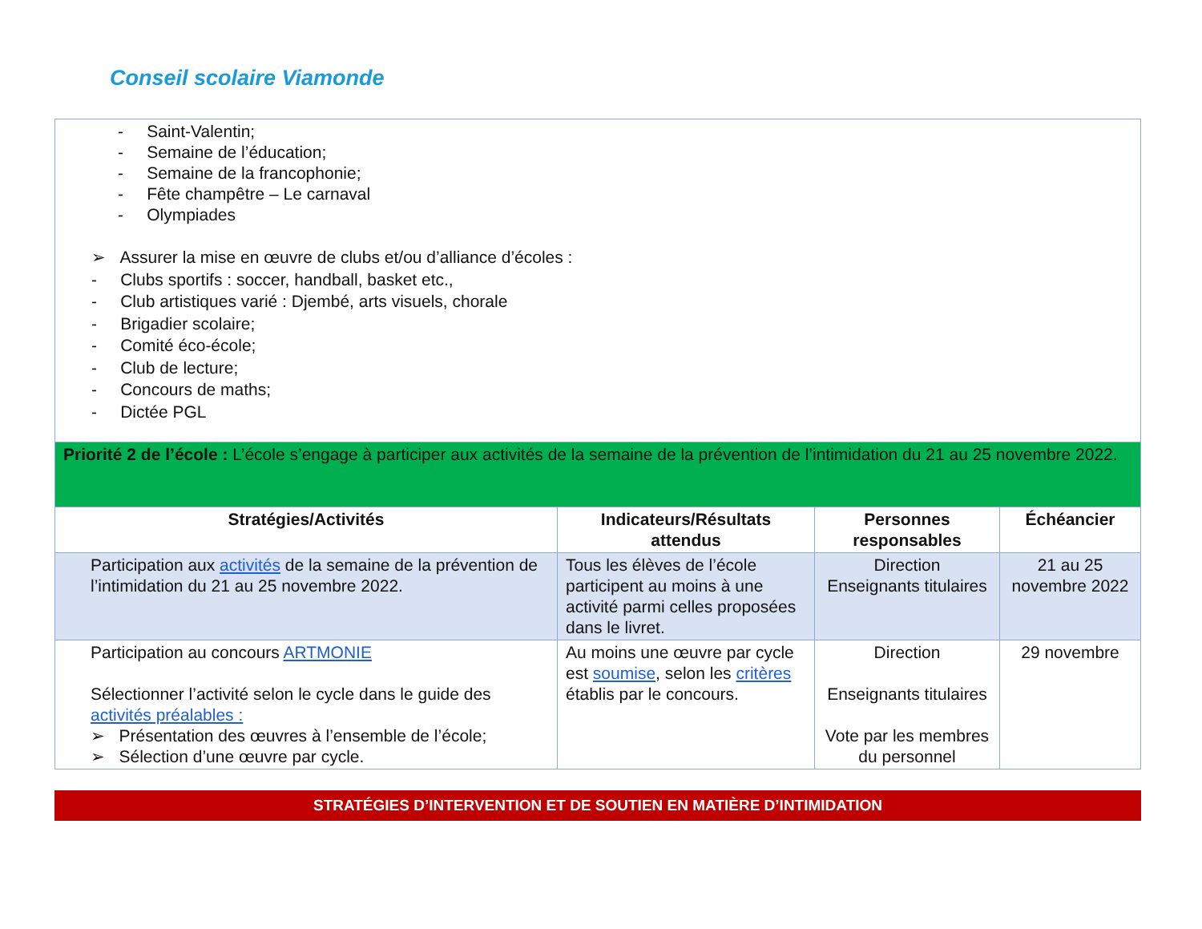Conseil scolaire Viamonde
| - Saint-Valentin; - Semaine de l’éducation; - Semaine de la francophonie; - Fête champêtre – Le carnaval - Olympiades ➢ Assurer la mise en œuvre de clubs et/ou d’alliance d’écoles : - Clubs sportifs : soccer, handball, basket etc., - Club artistiques varié : Djembé, arts visuels, chorale - Brigadier scolaire; - Comité éco-école; - Club de lecture; - Concours de maths; - Dictée PGL | | | |
| Priorité 2 de l’école : L’école s’engage à participer aux activités de la semaine de la prévention de l’intimidation du 21 au 25 novembre 2022. | | | |
| Stratégies/Activités | Indicateurs/Résultats attendus | Personnes responsables | Échéancier |
| Participation aux activités de la semaine de la prévention de l’intimidation du 21 au 25 novembre 2022. | Tous les élèves de l’école participent au moins à une activité parmi celles proposées dans le livret. | Direction Enseignants titulaires | 21 au 25 novembre 2022 |
| Participation au concours ARTMONIE Sélectionner l’activité selon le cycle dans le guide des activités préalables : ➢ Présentation des œuvres à l’ensemble de l’école; ➢ Sélection d’une œuvre par cycle. | Au moins une œuvre par cycle est soumise , selon les critères établis par le concours. | Direction Enseignants titulaires Vote par les membres du personnel | 29 novembre |
STRATÉGIES D’INTERVENTION ET DE SOUTIEN EN MATIÈRE D’INTIMIDATION